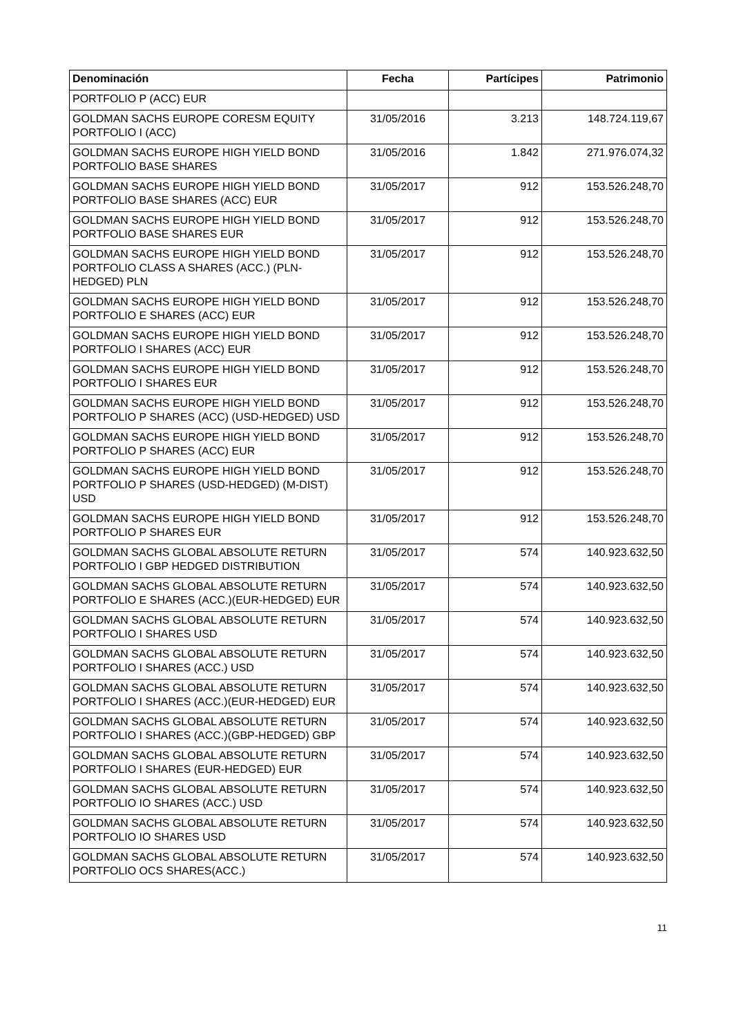| Denominación | Fecha | Partícipes | Patrimonio |
| --- | --- | --- | --- |
| PORTFOLIO P (ACC) EUR | | | |
| GOLDMAN SACHS EUROPE CORESM EQUITY PORTFOLIO I (ACC) | 31/05/2016 | 3.213 | 148.724.119,67 |
| GOLDMAN SACHS EUROPE HIGH YIELD BOND PORTFOLIO BASE SHARES | 31/05/2016 | 1.842 | 271.976.074,32 |
| GOLDMAN SACHS EUROPE HIGH YIELD BOND PORTFOLIO BASE SHARES (ACC) EUR | 31/05/2017 | 912 | 153.526.248,70 |
| GOLDMAN SACHS EUROPE HIGH YIELD BOND PORTFOLIO BASE SHARES EUR | 31/05/2017 | 912 | 153.526.248,70 |
| GOLDMAN SACHS EUROPE HIGH YIELD BOND PORTFOLIO CLASS A SHARES (ACC.) (PLN-HEDGED) PLN | 31/05/2017 | 912 | 153.526.248,70 |
| GOLDMAN SACHS EUROPE HIGH YIELD BOND PORTFOLIO E SHARES (ACC) EUR | 31/05/2017 | 912 | 153.526.248,70 |
| GOLDMAN SACHS EUROPE HIGH YIELD BOND PORTFOLIO I SHARES (ACC) EUR | 31/05/2017 | 912 | 153.526.248,70 |
| GOLDMAN SACHS EUROPE HIGH YIELD BOND PORTFOLIO I SHARES EUR | 31/05/2017 | 912 | 153.526.248,70 |
| GOLDMAN SACHS EUROPE HIGH YIELD BOND PORTFOLIO P SHARES (ACC) (USD-HEDGED) USD | 31/05/2017 | 912 | 153.526.248,70 |
| GOLDMAN SACHS EUROPE HIGH YIELD BOND PORTFOLIO P SHARES (ACC) EUR | 31/05/2017 | 912 | 153.526.248,70 |
| GOLDMAN SACHS EUROPE HIGH YIELD BOND PORTFOLIO P SHARES (USD-HEDGED) (M-DIST) USD | 31/05/2017 | 912 | 153.526.248,70 |
| GOLDMAN SACHS EUROPE HIGH YIELD BOND PORTFOLIO P SHARES EUR | 31/05/2017 | 912 | 153.526.248,70 |
| GOLDMAN SACHS GLOBAL ABSOLUTE RETURN PORTFOLIO I GBP HEDGED DISTRIBUTION | 31/05/2017 | 574 | 140.923.632,50 |
| GOLDMAN SACHS GLOBAL ABSOLUTE RETURN PORTFOLIO E SHARES (ACC.)(EUR-HEDGED) EUR | 31/05/2017 | 574 | 140.923.632,50 |
| GOLDMAN SACHS GLOBAL ABSOLUTE RETURN PORTFOLIO I SHARES USD | 31/05/2017 | 574 | 140.923.632,50 |
| GOLDMAN SACHS GLOBAL ABSOLUTE RETURN PORTFOLIO I SHARES (ACC.) USD | 31/05/2017 | 574 | 140.923.632,50 |
| GOLDMAN SACHS GLOBAL ABSOLUTE RETURN PORTFOLIO I SHARES (ACC.)(EUR-HEDGED) EUR | 31/05/2017 | 574 | 140.923.632,50 |
| GOLDMAN SACHS GLOBAL ABSOLUTE RETURN PORTFOLIO I SHARES (ACC.)(GBP-HEDGED) GBP | 31/05/2017 | 574 | 140.923.632,50 |
| GOLDMAN SACHS GLOBAL ABSOLUTE RETURN PORTFOLIO I SHARES (EUR-HEDGED) EUR | 31/05/2017 | 574 | 140.923.632,50 |
| GOLDMAN SACHS GLOBAL ABSOLUTE RETURN PORTFOLIO IO SHARES (ACC.) USD | 31/05/2017 | 574 | 140.923.632,50 |
| GOLDMAN SACHS GLOBAL ABSOLUTE RETURN PORTFOLIO IO SHARES USD | 31/05/2017 | 574 | 140.923.632,50 |
| GOLDMAN SACHS GLOBAL ABSOLUTE RETURN PORTFOLIO OCS SHARES(ACC.) | 31/05/2017 | 574 | 140.923.632,50 |
11